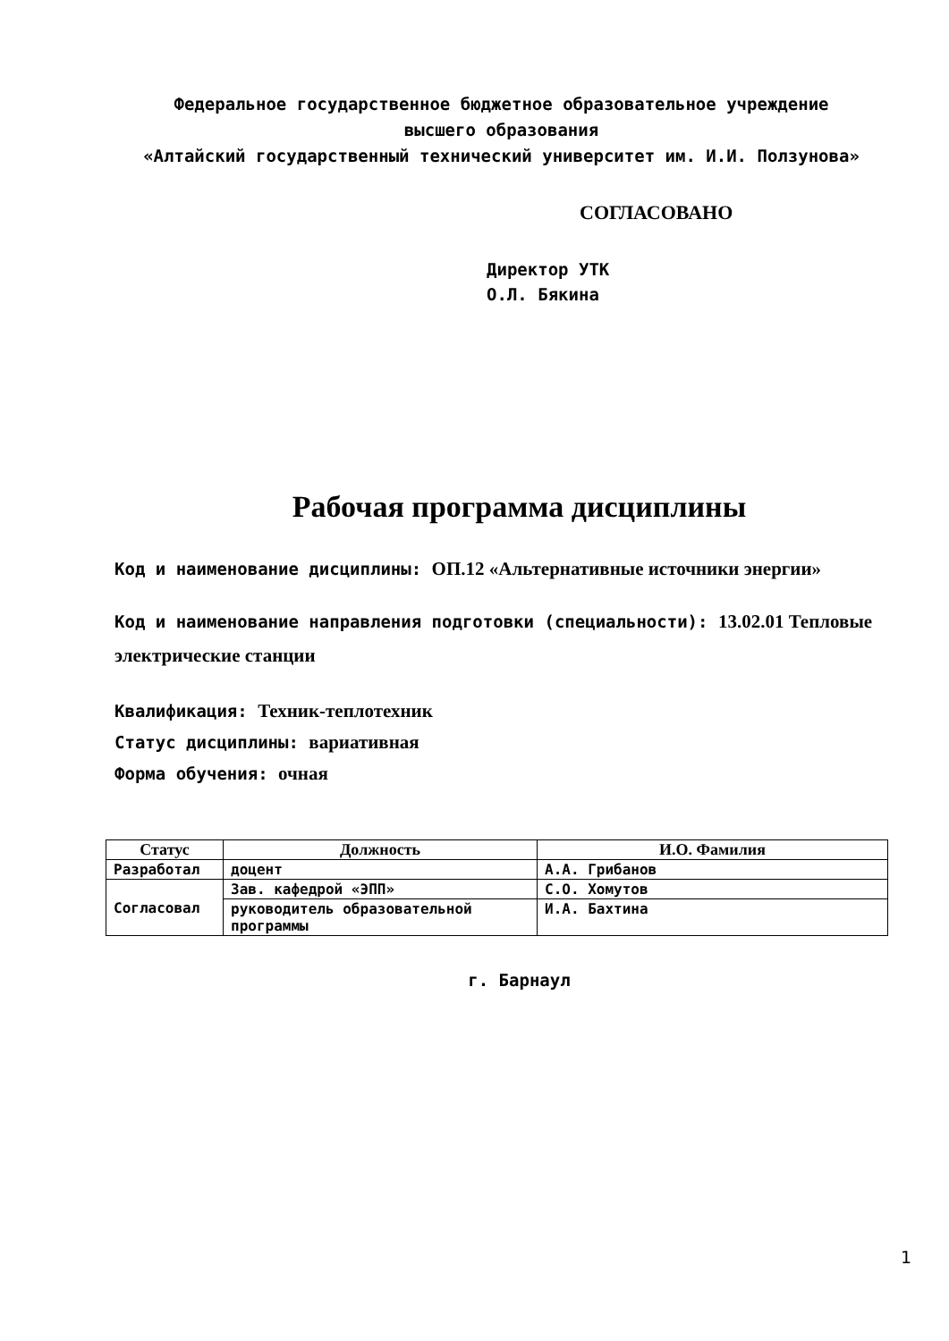Федеральное государственное бюджетное образовательное учреждение
высшего образования
«Алтайский государственный технический университет им. И.И. Ползунова»
СОГЛАСОВАНО
Директор УТК
О.Л. Бякина
Рабочая программа дисциплины
Код и наименование дисциплины: ОП.12 «Альтернативные источники энергии»
Код и наименование направления подготовки (специальности): 13.02.01 Тепловые электрические станции
Квалификация: Техник-теплотехник
Статус дисциплины: вариативная
Форма обучения: очная
| Статус | Должность | И.О. Фамилия |
| --- | --- | --- |
| Разработал | доцент | А.А. Грибанов |
| Согласовал | Зав. кафедрой «ЭПП» | С.О. Хомутов |
| | руководитель образовательной программы | И.А. Бахтина |
г. Барнаул
1